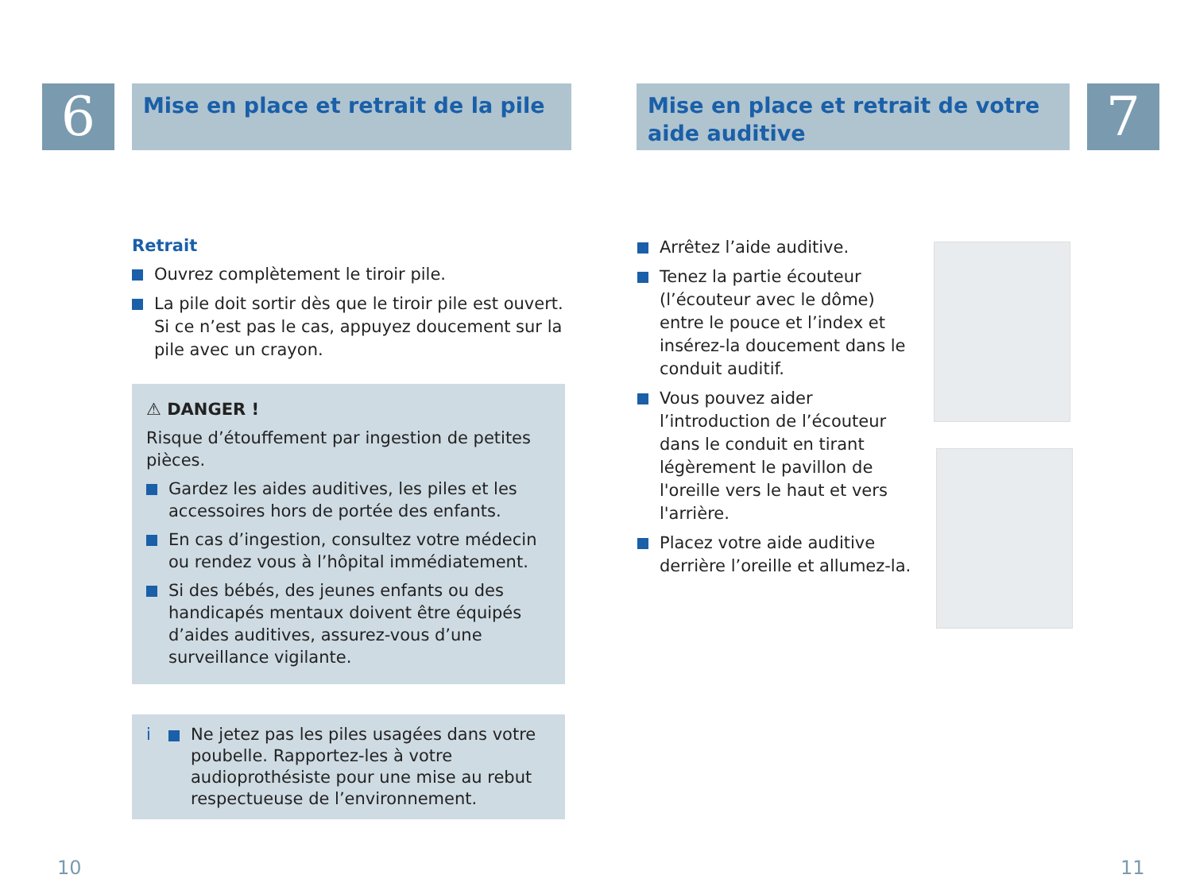6
Mise en place et retrait de la pile
Retrait
Ouvrez complètement le tiroir pile.
La pile doit sortir dès que le tiroir pile est ouvert. Si ce n’est pas le cas, appuyez doucement sur la pile avec un crayon.
⚠ DANGER !
Risque d’étouffement par ingestion de petites pièces.
Gardez les aides auditives, les piles et les accessoires hors de portée des enfants.
En cas d’ingestion, consultez votre médecin ou rendez vous à l’hôpital immédiatement.
Si des bébés, des jeunes enfants ou des handicapés mentaux doivent être équipés d’aides auditives, assurez-vous d’une surveillance vigilante.
i
Ne jetez pas les piles usagées dans votre poubelle. Rapportez-les à votre audioprothésiste pour une mise au rebut respectueuse de l’environnement.
10
Mise en place et retrait de votre aide auditive
7
Arrêtez l’aide auditive.
Tenez la partie écouteur (l’écouteur avec le dôme) entre le pouce et l’index et insérez-la doucement dans le conduit auditif.
Vous pouvez aider l’introduction de l’écouteur dans le conduit en tirant légèrement le pavillon de l'oreille vers le haut et vers l'arrière.
Placez votre aide auditive derrière l’oreille et allumez-la.
11